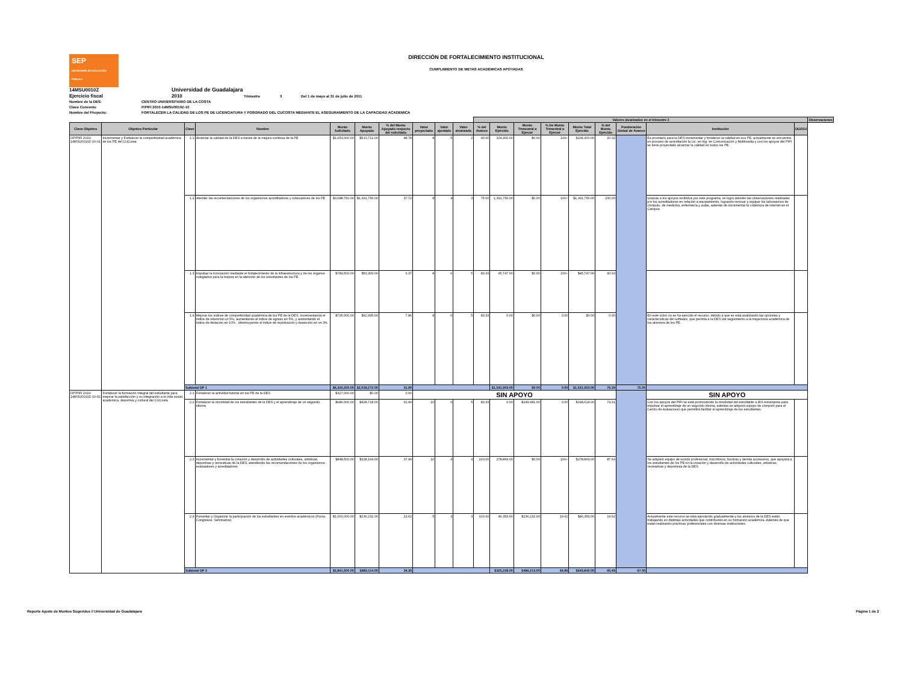SEP
SECRETARÍA DE EDUCACIÓN PÚBLICA
DIRECCIÓN DE FORTALECIMIENTO INSTITUCIONAL
CUMPLIMIENTO DE METAS ACADÉMICAS APOYADAS
14MSU0010Z Universidad de Guadalajara
Ejercicio fiscal 2010 Trimestre 3 Del 1 de mayo al 31 de julio de 2011
Nombre de la DES: CENTRO UNIVERSITARIO DE LA COSTA
Clave Convenio P/PIFI 2010-14MSU0010Z-10
Nombre del Proyecto: FORTALECER LA CALIDAD DE LOS PE DE LICENCIATURA Y POSGRADO DEL CUCOSTA MEDIANTE EL ASEGURAMIENTO DE LA CAPACIDAD ACADEMICA
| | | | | | | | | | | Valores alcanzados en el trimestre 3 | | | | | | | | | Observaciones |
| --- | --- | --- | --- | --- | --- | --- | --- | --- | --- | --- | --- | --- | --- | --- | --- | --- | --- | --- | --- |
| Clave Objetivo | Objetivo Particular | Clave | Nombre | Monto Solicitado | Monto Apoyado | % del Monto Apoyado respecto del solicitado | Valor proyectado | Valor ajustado | Valor alcanzado | % del Avance | Monto Ejercido | Monto Trimestral a Ejercer | % De Monto Trimestral a Ejercer | Monto Total Ejercido | % del Monto Ejercido | Ponderación Global de Avance | Institución | DGESU | |
| OP/PIFI 2010-14MSU0010Z-10-01 | Incrementar y Fortalecer la competitividad académica de los PE del CUCosta | 1.1 | Alcanzar la calidad de la DES a través de la mejora continua de la PE | $1,053,000.00 | $513,712.00 | 48.78 | 8 | 5 | 2 | 40.00 | 104,400.00 | $0.00 | 100+ | $104,400.00 | 20.32 | | Es prioritario para la DES incrementar y fortalecer la calidad en sus PE, actualmente se encuentra en proceso de acreditación la Lic. en Ing. en Comunicación y Multimedia y con los apoyos del PIFI se tiene proyectado alcanzar la calidad en todos los PE. | | |
| | | 1.2 | Atender las recomendaciones de los organismos acreditadores y evlauadores de los PE | $3,688,750.00 | $1,391,756.00 | 37.72 | 8 | 4 | 3 | 75.00 | 1,391,756.00 | $0.00 | 100+ | $1,391,756.00 | 100.00 | | Gracias a los apoyos recibidos por este programa, se logró atender las observaciones realizadas por los acreditadores en relación a equipamiento, logrando renovar y equipar los laboratorios de cómputo, de medicina, enfermería y aulas, además de incrementar la cobertura de internet en el Campus. | | |
| | | 1.3 | Impulsar la innovación mediante el fortalecimiento de la infraestructura y de los órganos colegiados para la mejora en la atención de los estudiantes de los PE | $789,500.00 | $50,309.00 | 6.37 | 8 | 6 | 5 | 83.33 | 45,747.00 | $0.00 | 100+ | $45,747.00 | 90.93 | | | | |
| | | 1.4 | Mejorar los indices de competitividad académica de los PE de la DES, incrementando el indice de retención un 5%, aumentando el indice de egreso en 5%, y aumentando el indice de titulación en 10% , disminuyendo el indice de reprobación y deserción en un 3% | $795,000.00 | $62,495.00 | 7.86 | 8 | 6 | 5 | 83.33 | 0.00 | $0.00 | 0.00 | $0.00 | 0.00 | | En este rubro no se ha ejercido el recurso, debido a que se está analizando las opciones y características del software, que permita a la DES dar seguimiento a la trayectoria académica de los alumnos de los PE. | | |
| | | Subtotal OP 1 | | $6,326,250.00 | $2,018,272.00 | 31.90 | | | | | $1,541,903.00 | $0.00 | 0.00 | $1,541,903.00 | 76.39 | 75.00 | | | |
| OP/PIFI 2010-14MSU0010Z-10-02 | Fortalecer la formación integral del estudiante para mejorar la satisfacción y su integración a la vida social, académica, deportiva y cultural del CUCosta | 2.1 | Fortalecer la actividad tutorial en los PE de la DES | $327,000.00 | $0.00 | 0.00 | SIN APOYO | | | | | | | | | | SIN APOYO | | |
| | | 2.2 | Fortalecer la movilidad de los estudiantes de la DES y el aprendizaje de un segundo idioma | $686,000.00 | $428,718.00 | 62.49 | 10 | 6 | 5 | 83.33 | 0.00 | $249,981.00 | 0.00 | $318,614.00 | 74.31 | | Con los apoyos del PIFI se está promoviendo la movilidad del estudiante a IES extranjeras para impulsar el aprendizaje de un segundo idioma, además se adquirió equipo de cómputo para el Centro de Autoacceso que permitirá facilitar el aprendizaje de los estudiantes. | | |
| | | 2.3 | Incrementar y fomentar la creación y desarrollo de actividades culturales, artisticas, deportivas y recreativas de la DES, atendiendo las recomendaciones de los organismos evaluadores y acreditadores | $848,500.00 | $318,164.00 | 37.49 | 10 | 4 | 4 | 100.00 | 278,869.00 | $0.00 | 100+ | $278,869.00 | 87.64 | | Se adquirió equipo de sonido profesional, micrófonos, bocinas y demás accesorios, que apoyará a los estudiantes de los PE en la creación y desarrollo de actividades culturales, artísticas, recreativas y deportivas de la DES. | | |
| | | 2.4 | Fomentar y Organizar la participación de los estudiantes en eventos académicos (Foros, Congresos, Seminarios) | $1,000,000.00 | $236,232.00 | 23.62 | 5 | 3 | 3 | 100.00 | 46,359.00 | $236,232.00 | 19.62 | $46,359.00 | 19.62 | | Actualmente este recurso se está ejerciendo gradualmente y los alumnos de la DES están trabajando en distintas actividades que contribuirán en su formación académica. Además de que están realizando prácticas profesionales con diversas instituciones. | | |
| | | Subtotal OP 2 | | $2,861,500.00 | $983,114.00 | 34.35 | | | | | $325,228.00 | $486,213.00 | 66.89 | $643,842.00 | 65.49 | 67.00 | | | |
Reporte Ajuste de Montos Sugeridos // Universidad de Guadalajara Página 1 de 2